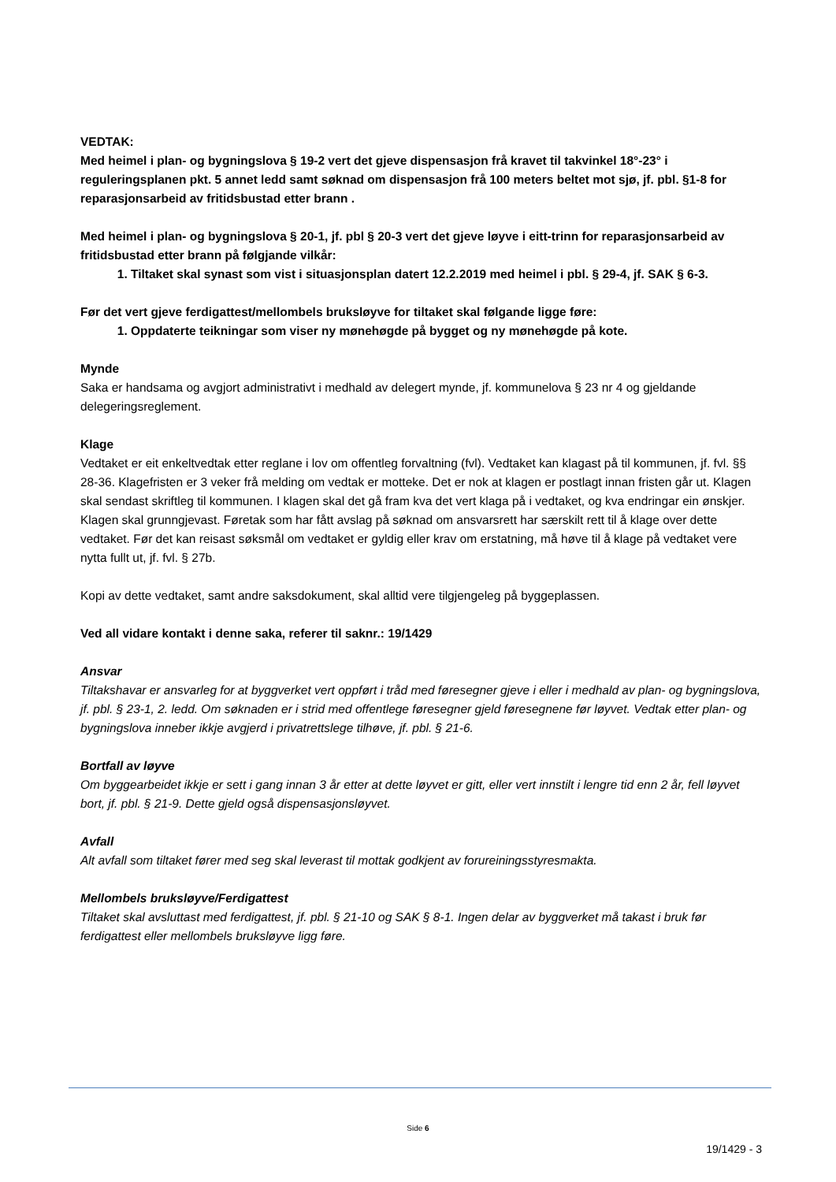VEDTAK:
Med heimel i plan- og bygningslova § 19-2 vert det gjeve dispensasjon frå kravet til takvinkel 18°-23° i reguleringsplanen pkt. 5 annet ledd samt søknad om dispensasjon frå 100 meters beltet mot sjø, jf. pbl. §1-8 for reparasjonsarbeid av fritidsbustad etter brann .
Med heimel i plan- og bygningslova § 20-1, jf. pbl § 20-3 vert det gjeve løyve i eitt-trinn for reparasjonsarbeid av fritidsbustad etter brann på følgjande vilkår:
1. Tiltaket skal synast som vist i situasjonsplan datert 12.2.2019 med heimel i pbl. § 29-4, jf. SAK § 6-3.
Før det vert gjeve ferdigattest/mellombels bruksløyve for tiltaket skal følgande ligge føre:
1. Oppdaterte teikningar som viser ny mønehøgde på bygget og ny mønehøgde på kote.
Mynde
Saka er handsama og avgjort administrativt i medhald av delegert mynde, jf. kommunelova § 23 nr 4 og gjeldande delegeringsreglement.
Klage
Vedtaket er eit enkeltvedtak etter reglane i lov om offentleg forvaltning (fvl). Vedtaket kan klagast på til kommunen, jf. fvl. §§ 28-36. Klagefristen er 3 veker frå melding om vedtak er motteke. Det er nok at klagen er postlagt innan fristen går ut. Klagen skal sendast skriftleg til kommunen. I klagen skal det gå fram kva det vert klaga på i vedtaket, og kva endringar ein ønskjer. Klagen skal grunngjevast. Føretak som har fått avslag på søknad om ansvarsrett har særskilt rett til å klage over dette vedtaket. Før det kan reisast søksmål om vedtaket er gyldig eller krav om erstatning, må høve til å klage på vedtaket vere nytta fullt ut, jf. fvl. § 27b.
Kopi av dette vedtaket, samt andre saksdokument, skal alltid vere tilgjengeleg på byggeplassen.
Ved all vidare kontakt i denne saka, referer til saknr.: 19/1429
Ansvar
Tiltakshavar er ansvarleg for at byggverket vert oppført i tråd med føresegner gjeve i eller i medhald av plan- og bygningslova, jf. pbl. § 23-1, 2. ledd. Om søknaden er i strid med offentlege føresegner gjeld føresegnene før løyvet. Vedtak etter plan- og bygningslova inneber ikkje avgjerd i privatrettslege tilhøve, jf. pbl. § 21-6.
Bortfall av løyve
Om byggearbeidet ikkje er sett i gang innan 3 år etter at dette løyvet er gitt, eller vert innstilt i lengre tid enn 2 år, fell løyvet bort, jf. pbl. § 21-9. Dette gjeld også dispensasjonsløyvet.
Avfall
Alt avfall som tiltaket fører med seg skal leverast til mottak godkjent av forureiningsstyresmakta.
Mellombels bruksløyve/Ferdigattest
Tiltaket skal avsluttast med ferdigattest, jf. pbl. § 21-10 og SAK § 8-1. Ingen delar av byggverket må takast i bruk før ferdigattest eller mellombels bruksløyve ligg føre.
Side 6
19/1429 - 3